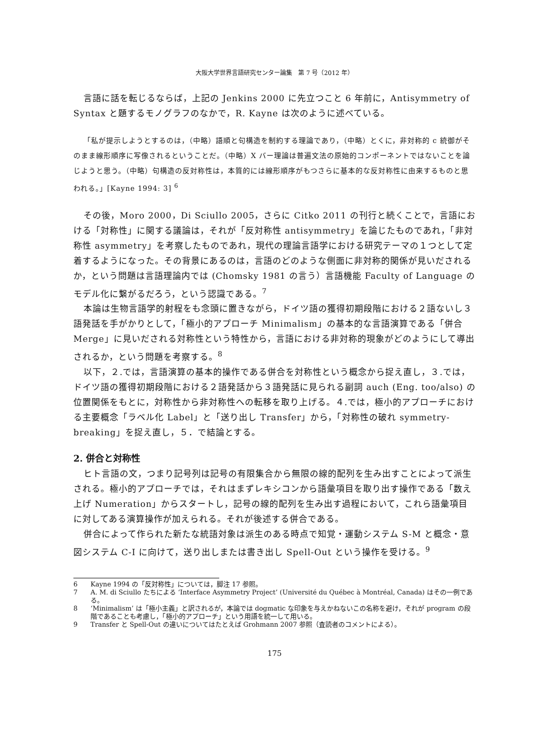大阪大学世界言語研究センター論集　第 7 号（2012 年）
言語に話を転じるならば，上記の Jenkins 2000 に先立つこと 6 年前に，Antisymmetry of Syntax と題するモノグラフのなかで，R. Kayne は次のように述べている。
「私が提示しようとするのは，（中略）語順と句構造を制約する理論であり，（中略）とくに，非対称的 c 統御がそのまま線形順序に写像されるということだ。（中略）X バー理論は普遍文法の原始的コンポーネントではないことを論じようと思う。（中略）句構造の反対称性は，本質的には線形順序がもつさらに基本的な反対称性に由来するものと思われる。」[Kayne 1994: 3] <sup>6</sup>
その後，Moro 2000，Di Sciullo 2005，さらに Citko 2011 の刊行と続くことで，言語における「対称性」に関する議論は，それが「反対称性 antisymmetry」を論じたものであれ，「非対称性 asymmetry」を考察したものであれ，現代の理論言語学における研究テーマの１つとして定着するようになった。その背景にあるのは，言語のどのような側面に非対称的関係が見いだされるか，という問題は言語理論内では (Chomsky 1981 の言う）言語機能 Faculty of Language のモデル化に繋がるだろう，という認識である。<sup>7</sup>
本論は生物言語学的射程をも念頭に置きながら，ドイツ語の獲得初期段階における２語ないし３語発話を手がかりとして，「極小的アプローチ Minimalism」の基本的な言語演算である「併合 Merge」に見いだされる対称性という特性から，言語における非対称的現象がどのようにして導出されるか，という問題を考察する。<sup>8</sup>
以下，２.では，言語演算の基本的操作である併合を対称性という概念から捉え直し，３.では，ドイツ語の獲得初期段階における２語発話から３語発話に見られる副詞 auch (Eng. too/also) の位置関係をもとに，対称性から非対称性への転移を取り上げる。４.では，極小的アプローチにおける主要概念「ラベル化 Label」と「送り出し Transfer」から，「対称性の破れ symmetry- breaking」を捉え直し，５．で結論とする。
2. 併合と対称性
ヒト言語の文，つまり記号列は記号の有限集合から無限の線的配列を生み出すことによって派生される。極小的アプローチでは，それはまずレキシコンから語彙項目を取り出す操作である「数え上げ Numeration」からスタートし，記号の線的配列を生み出す過程において，これら語彙項目に対してある演算操作が加えられる。それが後述する併合である。
併合によって作られた新たな統語対象は派生のある時点で知覚・運動システム S-M と概念・意図システム C-I に向けて，送り出しまたは書き出し Spell-Out という操作を受ける。<sup>9</sup>
6 Kayne 1994 の「反対称性」については，脚注 17 参照。
7 A. M. di Sciullo たちによる ‘Interface Asymmetry Project’ (Université du Québec à Montréal, Canada) はその一例である。
8 ‘Minimalism’ は「極小主義」と訳されるが，本論では dogmatic な印象を与えかねないこの名称を避け，それが program の段階であることも考慮し，「極小的アプローチ」という用語を統一して用いる。
9 Transfer と Spell-Out の違いについてはたとえば Grohmann 2007 参照（査読者のコメントによる）。
175